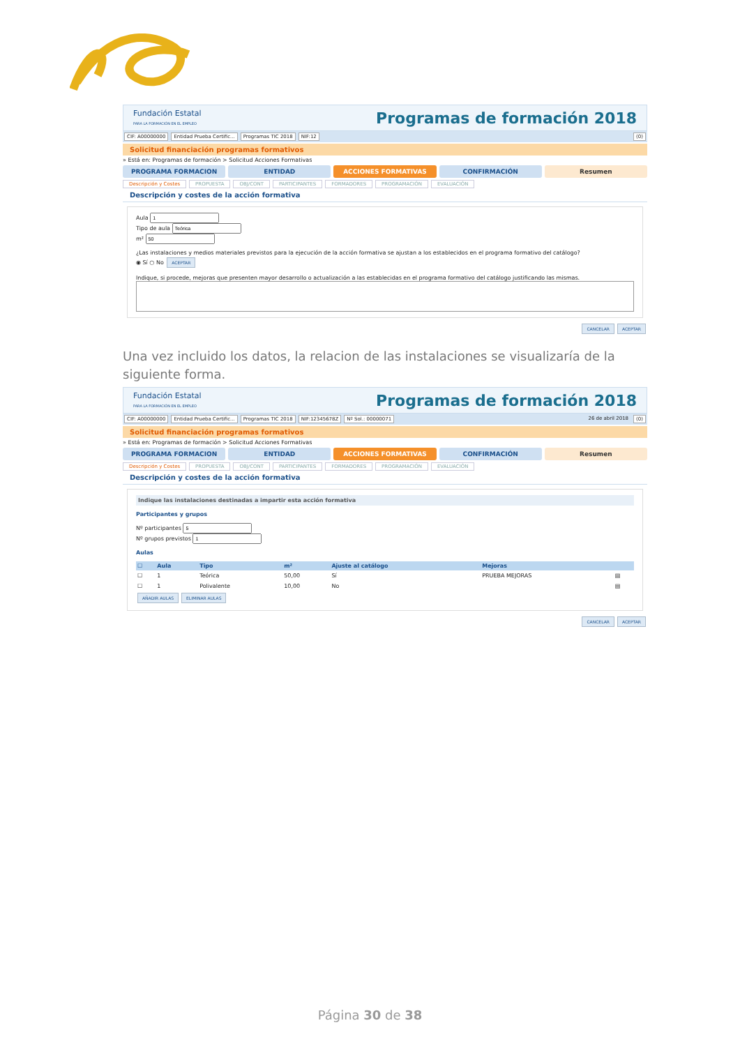Fundación Estatal
PARA LA FORMACIÓN EN EL EMPLEO
Programas de formación 2018
CIF: A00000000 Entidad Prueba Certific... Programas TIC 2018 NIF:12 (0)
Solicitud financiación programas formativos
» Está en: Programas de formación > Solicitud Acciones Formativas
PROGRAMA FORMACION ENTIDAD ACCIONES FORMATIVAS CONFIRMACIÓN Resumen
Descripción y Costes PROPUESTA OBJ/CONT PARTICIPANTES FORMADORES PROGRAMACIÓN EVALUACIÓN
Descripción y costes de la acción formativa
Aula
Tipo de aula
m²
¿Las instalaciones y medios materiales previstos para la ejecución de la acción formativa se ajustan a los establecidos en el programa formativo del catálogo?
◉ Sí ○ No ACEPTAR
Indique, si procede, mejoras que presenten mayor desarrollo o actualización a las establecidas en el programa formativo del catálogo justificando las mismas.
CANCELAR ACEPTAR
Una vez incluido los datos, la relacion de las instalaciones se visualizaría de la siguiente forma.
Fundación Estatal
PARA LA FORMACIÓN EN EL EMPLEO
Programas de formación 2018
CIF: A00000000 Entidad Prueba Certific... Programas TIC 2018 NIF:12345678Z Nº Sol.: 00000071 26 de abril 2018 (0)
Solicitud financiación programas formativos
» Está en: Programas de formación > Solicitud Acciones Formativas
PROGRAMA FORMACION ENTIDAD ACCIONES FORMATIVAS CONFIRMACIÓN Resumen
Descripción y Costes PROPUESTA OBJ/CONT PARTICIPANTES FORMADORES PROGRAMACIÓN EVALUACIÓN
Descripción y costes de la acción formativa
Indique las instalaciones destinadas a impartir esta acción formativa
Participantes y grupos
Nº participantes
Nº grupos previstos
Aulas
| ☐ | Aula | Tipo | m² | Ajuste al catálogo | Mejoras | |
| --- | --- | --- | --- | --- | --- | --- |
| ☐ | 1 | Teórica | 50,00 | Sí | PRUEBA MEJORAS | ▤ |
| ☐ | 1 | Polivalente | 10,00 | No | | ▤ |
AÑADIR AULAS ELIMINAR AULAS
CANCELAR ACEPTAR
Página 30 de 38